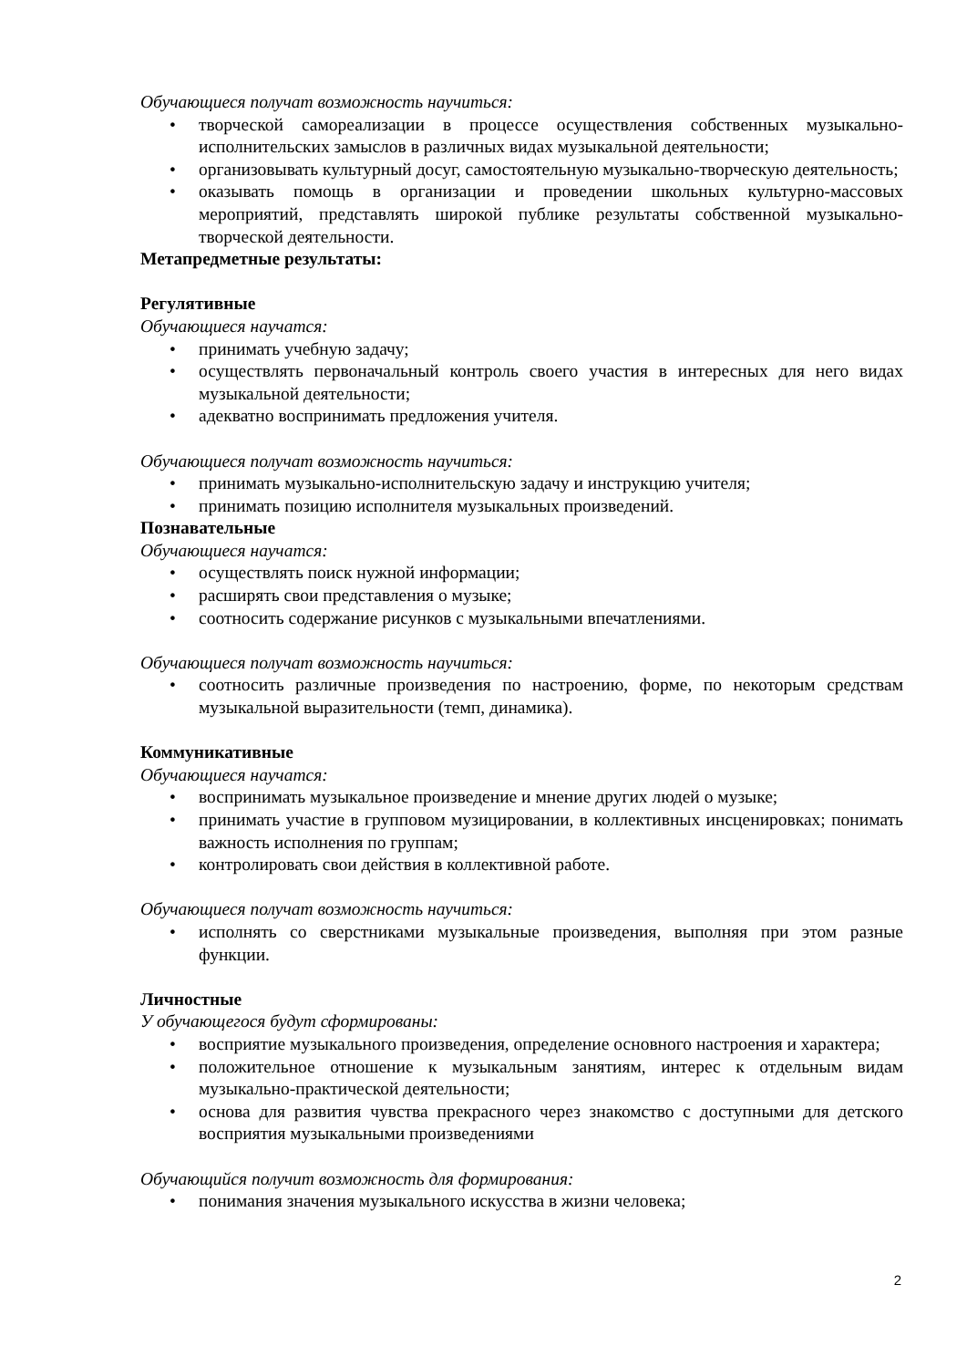Обучающиеся получат возможность научиться:
• творческой самореализации в процессе осуществления собственных музыкально-исполнительских замыслов в различных видах музыкальной деятельности;
• организовывать культурный досуг, самостоятельную музыкально-творческую деятельность;
• оказывать помощь в организации и проведении школьных культурно-массовых мероприятий, представлять широкой публике результаты собственной музыкально-творческой деятельности.
Метапредметные результаты:
Регулятивные
Обучающиеся научатся:
• принимать учебную задачу;
• осуществлять первоначальный контроль своего участия в интересных для него видах музыкальной деятельности;
• адекватно воспринимать предложения учителя.
Обучающиеся получат возможность научиться:
• принимать музыкально-исполнительскую задачу и инструкцию учителя;
• принимать позицию исполнителя музыкальных произведений.
Познавательные
Обучающиеся научатся:
• осуществлять поиск нужной информации;
• расширять свои представления о музыке;
• соотносить содержание рисунков с музыкальными впечатлениями.
Обучающиеся получат возможность научиться:
• соотносить различные произведения по настроению, форме, по некоторым средствам музыкальной выразительности (темп, динамика).
Коммуникативные
Обучающиеся научатся:
• воспринимать музыкальное произведение и мнение других людей о музыке;
• принимать участие в групповом музицировании, в коллективных инсценировках; понимать важность исполнения по группам;
• контролировать свои действия в коллективной работе.
Обучающиеся получат возможность научиться:
• исполнять со сверстниками музыкальные произведения, выполняя при этом разные функции.
Личностные
У обучающегося будут сформированы:
• восприятие музыкального произведения, определение основного настроения и характера;
• положительное отношение к музыкальным занятиям, интерес к отдельным видам музыкально-практической деятельности;
• основа для развития чувства прекрасного через знакомство с доступными для детского восприятия музыкальными произведениями
Обучающийся получит возможность для формирования:
• понимания значения музыкального искусства в жизни человека;
2